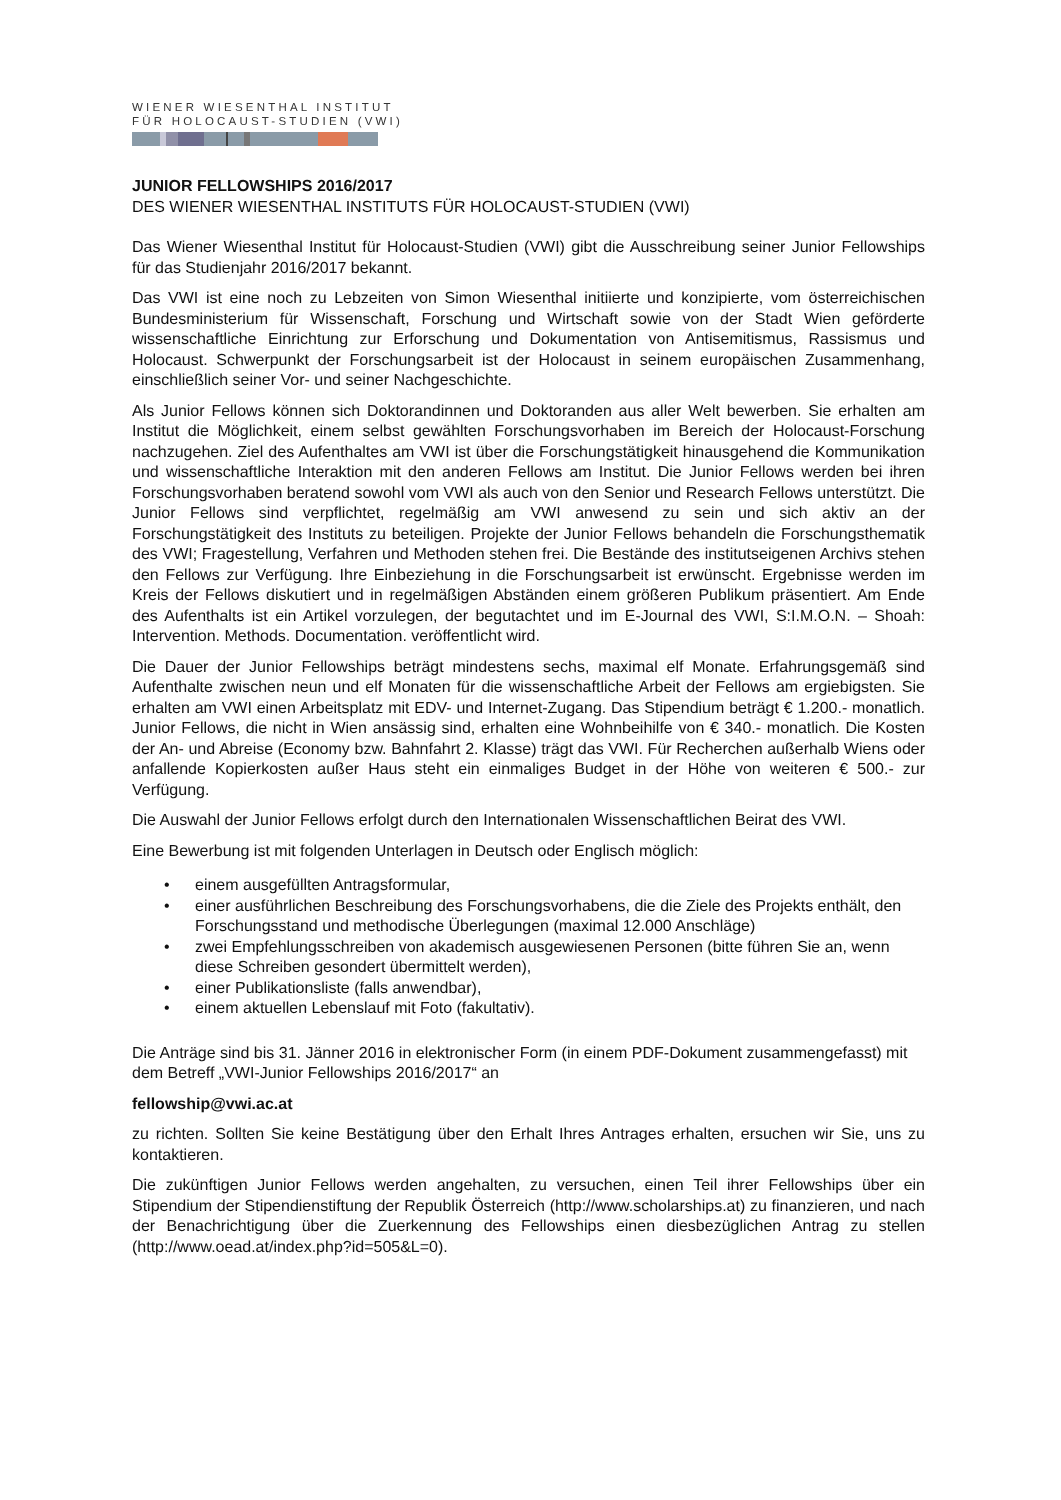WIENER WIESENTHAL INSTITUT
FÜR HOLOCAUST-STUDIEN (VWI)
JUNIOR FELLOWSHIPS 2016/2017
DES WIENER WIESENTHAL INSTITUTS FÜR HOLOCAUST-STUDIEN (VWI)
Das Wiener Wiesenthal Institut für Holocaust-Studien (VWI) gibt die Ausschreibung seiner Junior Fellowships für das Studienjahr 2016/2017 bekannt.
Das VWI ist eine noch zu Lebzeiten von Simon Wiesenthal initiierte und konzipierte, vom österreichischen Bundesministerium für Wissenschaft, Forschung und Wirtschaft sowie von der Stadt Wien geförderte wissenschaftliche Einrichtung zur Erforschung und Dokumentation von Antisemitismus, Rassismus und Holocaust. Schwerpunkt der Forschungsarbeit ist der Holocaust in seinem europäischen Zusammenhang, einschließlich seiner Vor- und seiner Nachgeschichte.
Als Junior Fellows können sich Doktorandinnen und Doktoranden aus aller Welt bewerben. Sie erhalten am Institut die Möglichkeit, einem selbst gewählten Forschungsvorhaben im Bereich der Holocaust-Forschung nachzugehen. Ziel des Aufenthaltes am VWI ist über die Forschungstätigkeit hinausgehend die Kommunikation und wissenschaftliche Interaktion mit den anderen Fellows am Institut. Die Junior Fellows werden bei ihren Forschungsvorhaben beratend sowohl vom VWI als auch von den Senior und Research Fellows unterstützt. Die Junior Fellows sind verpflichtet, regelmäßig am VWI anwesend zu sein und sich aktiv an der Forschungstätigkeit des Instituts zu beteiligen. Projekte der Junior Fellows behandeln die Forschungsthematik des VWI; Fragestellung, Verfahren und Methoden stehen frei. Die Bestände des institutseigenen Archivs stehen den Fellows zur Verfügung. Ihre Einbeziehung in die Forschungsarbeit ist erwünscht. Ergebnisse werden im Kreis der Fellows diskutiert und in regelmäßigen Abständen einem größeren Publikum präsentiert. Am Ende des Aufenthalts ist ein Artikel vorzulegen, der begutachtet und im E-Journal des VWI, S:I.M.O.N. – Shoah: Intervention. Methods. Documentation. veröffentlicht wird.
Die Dauer der Junior Fellowships beträgt mindestens sechs, maximal elf Monate. Erfahrungsgemäß sind Aufenthalte zwischen neun und elf Monaten für die wissenschaftliche Arbeit der Fellows am ergiebigsten. Sie erhalten am VWI einen Arbeitsplatz mit EDV- und Internet-Zugang. Das Stipendium beträgt € 1.200.- monatlich. Junior Fellows, die nicht in Wien ansässig sind, erhalten eine Wohnbeihilfe von € 340.- monatlich. Die Kosten der An- und Abreise (Economy bzw. Bahnfahrt 2. Klasse) trägt das VWI. Für Recherchen außerhalb Wiens oder anfallende Kopierkosten außer Haus steht ein einmaliges Budget in der Höhe von weiteren € 500.- zur Verfügung.
Die Auswahl der Junior Fellows erfolgt durch den Internationalen Wissenschaftlichen Beirat des VWI.
Eine Bewerbung ist mit folgenden Unterlagen in Deutsch oder Englisch möglich:
• einem ausgefüllten Antragsformular,
• einer ausführlichen Beschreibung des Forschungsvorhabens, die die Ziele des Projekts enthält, den Forschungsstand und methodische Überlegungen (maximal 12.000 Anschläge)
• zwei Empfehlungsschreiben von akademisch ausgewiesenen Personen (bitte führen Sie an, wenn diese Schreiben gesondert übermittelt werden),
• einer Publikationsliste (falls anwendbar),
• einem aktuellen Lebenslauf mit Foto (fakultativ).
Die Anträge sind bis 31. Jänner 2016 in elektronischer Form (in einem PDF-Dokument zusammengefasst) mit dem Betreff „VWI-Junior Fellowships 2016/2017“ an
fellowship@vwi.ac.at
zu richten. Sollten Sie keine Bestätigung über den Erhalt Ihres Antrages erhalten, ersuchen wir Sie, uns zu kontaktieren.
Die zukünftigen Junior Fellows werden angehalten, zu versuchen, einen Teil ihrer Fellowships über ein Stipendium der Stipendienstiftung der Republik Österreich (http://www.scholarships.at) zu finanzieren, und nach der Benachrichtigung über die Zuerkennung des Fellowships einen diesbezüglichen Antrag zu stellen (http://www.oead.at/index.php?id=505&L=0).